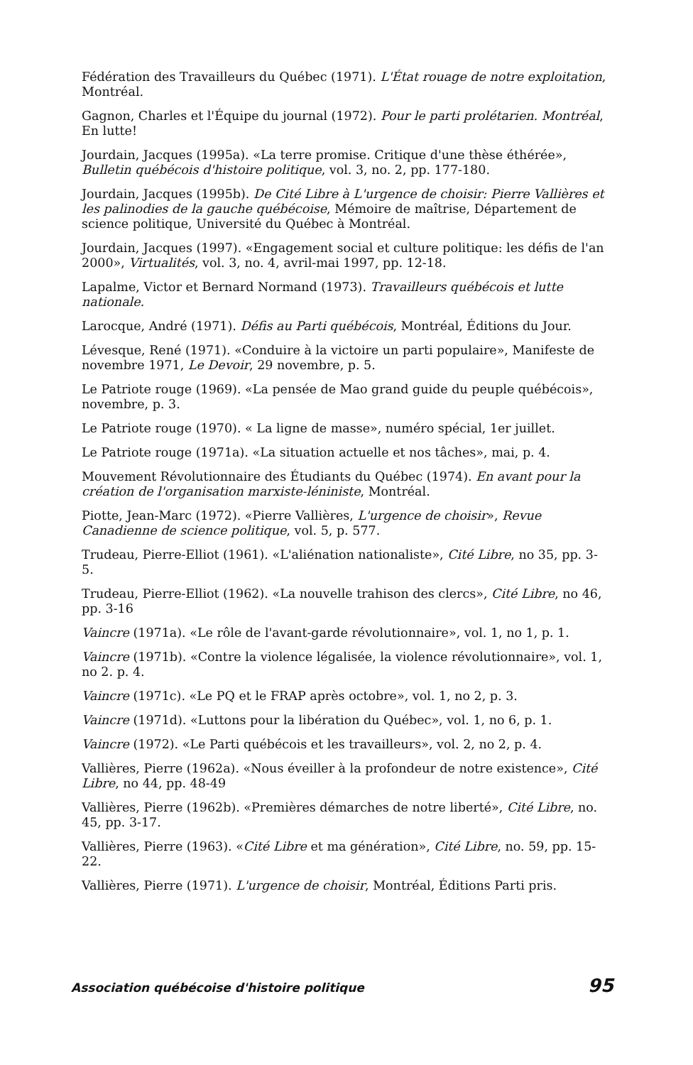Fédération des Travailleurs du Québec (1971). L'État rouage de notre exploitation, Montréal.
Gagnon, Charles et l'Équipe du journal (1972). Pour le parti prolétarien. Montréal, En lutte!
Jourdain, Jacques (1995a). «La terre promise. Critique d'une thèse éthérée», Bulletin québécois d'histoire politique, vol. 3, no. 2, pp. 177-180.
Jourdain, Jacques (1995b). De Cité Libre à L'urgence de choisir: Pierre Vallières et les palinodies de la gauche québécoise, Mémoire de maîtrise, Département de science politique, Université du Québec à Montréal.
Jourdain, Jacques (1997). «Engagement social et culture politique: les défis de l'an 2000», Virtualités, vol. 3, no. 4, avril-mai 1997, pp. 12-18.
Lapalme, Victor et Bernard Normand (1973). Travailleurs québécois et lutte nationale.
Larocque, André (1971). Défis au Parti québécois, Montréal, Éditions du Jour.
Lévesque, René (1971). «Conduire à la victoire un parti populaire», Manifeste de novembre 1971, Le Devoir, 29 novembre, p. 5.
Le Patriote rouge (1969). «La pensée de Mao grand guide du peuple québécois», novembre, p. 3.
Le Patriote rouge (1970). « La ligne de masse», numéro spécial, 1er juillet.
Le Patriote rouge (1971a). «La situation actuelle et nos tâches», mai, p. 4.
Mouvement Révolutionnaire des Étudiants du Québec (1974). En avant pour la création de l'organisation marxiste-léniniste, Montréal.
Piotte, Jean-Marc (1972). «Pierre Vallières, L'urgence de choisir», Revue Canadienne de science politique, vol. 5, p. 577.
Trudeau, Pierre-Elliot (1961). «L'aliénation nationaliste», Cité Libre, no 35, pp. 3-5.
Trudeau, Pierre-Elliot (1962). «La nouvelle trahison des clercs», Cité Libre, no 46, pp. 3-16
Vaincre (1971a). «Le rôle de l'avant-garde révolutionnaire», vol. 1, no 1, p. 1.
Vaincre (1971b). «Contre la violence légalisée, la violence révolutionnaire», vol. 1, no 2. p. 4.
Vaincre (1971c). «Le PQ et le FRAP après octobre», vol. 1, no 2, p. 3.
Vaincre (1971d). «Luttons pour la libération du Québec», vol. 1, no 6, p. 1.
Vaincre (1972). «Le Parti québécois et les travailleurs», vol. 2, no 2, p. 4.
Vallières, Pierre (1962a). «Nous éveiller à la profondeur de notre existence», Cité Libre, no 44, pp. 48-49
Vallières, Pierre (1962b). «Premières démarches de notre liberté», Cité Libre, no. 45, pp. 3-17.
Vallières, Pierre (1963). «Cité Libre et ma génération», Cité Libre, no. 59, pp. 15-22.
Vallières, Pierre (1971). L'urgence de choisir, Montréal, Éditions Parti pris.
Association québécoise d'histoire politique 95